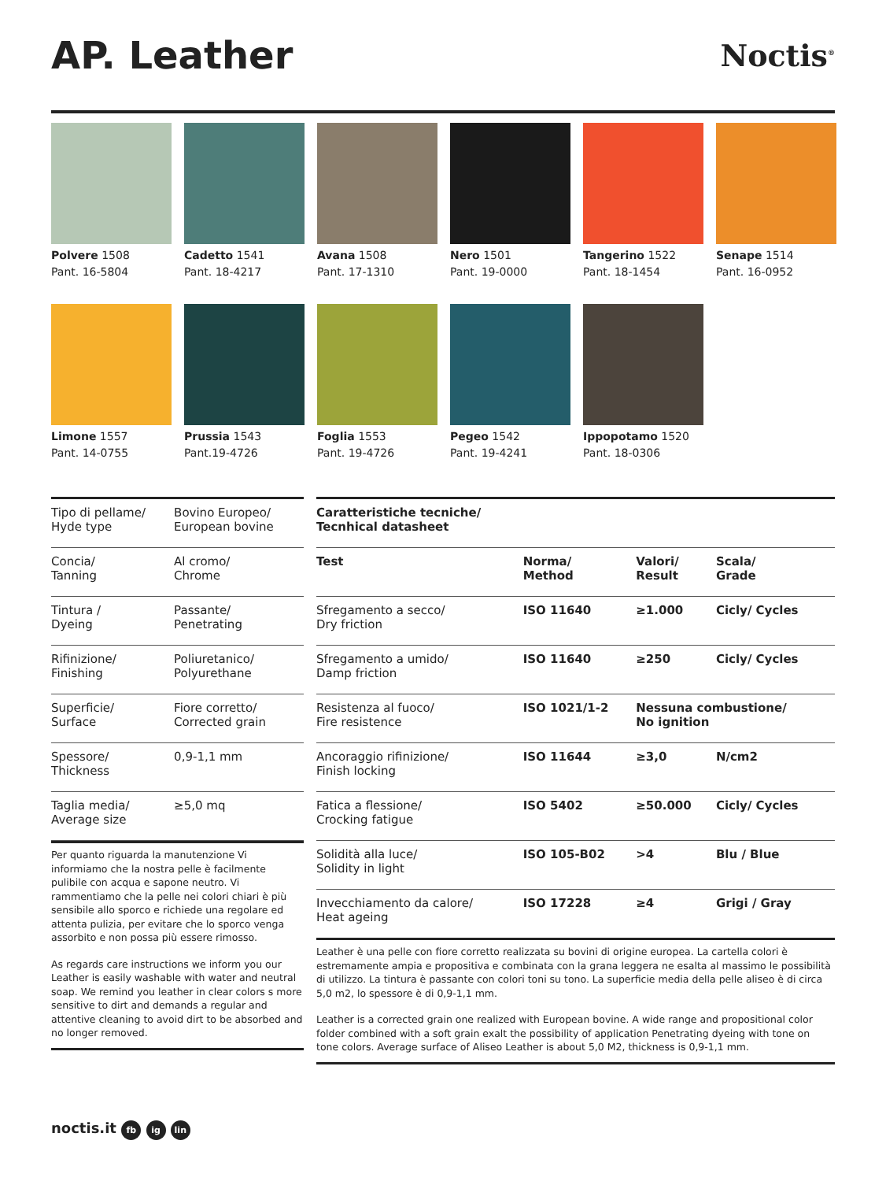AP. Leather
Noctis<sup>®</sup>
Polvere 1508
Pant. 16-5804
Cadetto 1541
Pant. 18-4217
Avana 1508
Pant. 17-1310
Nero 1501
Pant. 19-0000
Tangerino 1522
Pant. 18-1454
Senape 1514
Pant. 16-0952
Limone 1557
Pant. 14-0755
Prussia 1543
Pant.19-4726
Foglia 1553
Pant. 19-4726
Pegeo 1542
Pant. 19-4241
Ippopotamo 1520
Pant. 18-0306
| Tipo di pellame/ Hyde type | Bovino Europeo/ European bovine |
| Concia/ Tanning | Al cromo/ Chrome |
| Tintura / Dyeing | Passante/ Penetrating |
| Rifinizione/ Finishing | Poliuretanico/ Polyurethane |
| Superficie/ Surface | Fiore corretto/ Corrected grain |
| Spessore/ Thickness | 0,9-1,1 mm |
| Taglia media/ Average size | ≥5,0 mq |
Per quanto riguarda la manutenzione Vi informiamo che la nostra pelle è facilmente pulibile con acqua e sapone neutro. Vi rammentiamo che la pelle nei colori chiari è più sensibile allo sporco e richiede una regolare ed attenta pulizia, per evitare che lo sporco venga assorbito e non possa più essere rimosso.
As regards care instructions we inform you our Leather is easily washable with water and neutral soap. We remind you leather in clear colors s more sensitive to dirt and demands a regular and attentive cleaning to avoid dirt to be absorbed and no longer removed.
| Caratteristiche tecniche/ Tecnhical datasheet | | | |
| --- | --- | --- | --- |
| Test | Norma/ Method | Valori/ Result | Scala/ Grade |
| Sfregamento a secco/ Dry friction | ISO 11640 | ≥1.000 | Cicly/ Cycles |
| Sfregamento a umido/ Damp friction | ISO 11640 | ≥250 | Cicly/ Cycles |
| Resistenza al fuoco/ Fire resistence | ISO 1021/1-2 | Nessuna combustione/ No ignition | |
| Ancoraggio rifinizione/ Finish locking | ISO 11644 | ≥3,0 | N/cm2 |
| Fatica a flessione/ Crocking fatigue | ISO 5402 | ≥50.000 | Cicly/ Cycles |
| Solidità alla luce/ Solidity in light | ISO 105-B02 | >4 | Blu / Blue |
| Invecchiamento da calore/ Heat ageing | ISO 17228 | ≥4 | Grigi / Gray |
Leather è una pelle con fiore corretto realizzata su bovini di origine europea. La cartella colori è estremamente ampia e propositiva e combinata con la grana leggera ne esalta al massimo le possibilità di utilizzo. La tintura è passante con colori toni su tono. La superficie media della pelle aliseo è di circa 5,0 m2, lo spessore è di 0,9-1,1 mm.
Leather is a corrected grain one realized with European bovine. A wide range and propositional color folder combined with a soft grain exalt the possibility of application Penetrating dyeing with tone on tone colors. Average surface of Aliseo Leather is about 5,0 M2, thickness is 0,9-1,1 mm.
noctis.it fb ig lin